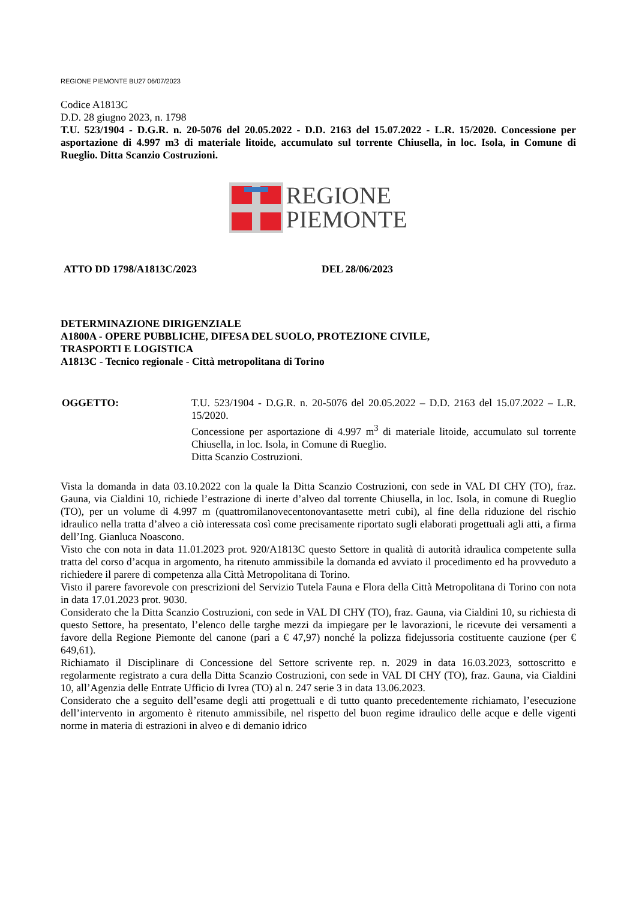REGIONE PIEMONTE BU27 06/07/2023
Codice A1813C
D.D. 28 giugno 2023, n. 1798
T.U. 523/1904 - D.G.R. n. 20-5076 del 20.05.2022 - D.D. 2163 del 15.07.2022 - L.R. 15/2020. Concessione per asportazione di 4.997 m3 di materiale litoide, accumulato sul torrente Chiusella, in loc. Isola, in Comune di Rueglio. Ditta Scanzio Costruzioni.
REGIONE
PIEMONTE
ATTO DD 1798/A1813C/2023 DEL 28/06/2023
DETERMINAZIONE DIRIGENZIALE
A1800A - OPERE PUBBLICHE, DIFESA DEL SUOLO, PROTEZIONE CIVILE,
TRASPORTI E LOGISTICA
A1813C - Tecnico regionale - Città metropolitana di Torino
OGGETTO: T.U. 523/1904 - D.G.R. n. 20-5076 del 20.05.2022 – D.D. 2163 del 15.07.2022 – L.R. 15/2020.
Concessione per asportazione di 4.997 m<sup>3</sup> di materiale litoide, accumulato sul torrente Chiusella, in loc. Isola, in Comune di Rueglio.
Ditta Scanzio Costruzioni.
Vista la domanda in data 03.10.2022 con la quale la Ditta Scanzio Costruzioni, con sede in VAL DI CHY (TO), fraz. Gauna, via Cialdini 10, richiede l’estrazione di inerte d’alveo dal torrente Chiusella, in loc. Isola, in comune di Rueglio (TO), per un volume di 4.997 m (quattromilanovecentonovantasette metri cubi), al fine della riduzione del rischio idraulico nella tratta d’alveo a ciò interessata così come precisamente riportato sugli elaborati progettuali agli atti, a firma dell’Ing. Gianluca Noascono.
Visto che con nota in data 11.01.2023 prot. 920/A1813C questo Settore in qualità di autorità idraulica competente sulla tratta del corso d’acqua in argomento, ha ritenuto ammissibile la domanda ed avviato il procedimento ed ha provveduto a richiedere il parere di competenza alla Città Metropolitana di Torino.
Visto il parere favorevole con prescrizioni del Servizio Tutela Fauna e Flora della Città Metropolitana di Torino con nota in data 17.01.2023 prot. 9030.
Considerato che la Ditta Scanzio Costruzioni, con sede in VAL DI CHY (TO), fraz. Gauna, via Cialdini 10, su richiesta di questo Settore, ha presentato, l’elenco delle targhe mezzi da impiegare per le lavorazioni, le ricevute dei versamenti a favore della Regione Piemonte del canone (pari a € 47,97) nonché la polizza fidejussoria costituente cauzione (per € 649,61).
Richiamato il Disciplinare di Concessione del Settore scrivente rep. n. 2029 in data 16.03.2023, sottoscritto e regolarmente registrato a cura della Ditta Scanzio Costruzioni, con sede in VAL DI CHY (TO), fraz. Gauna, via Cialdini 10, all’Agenzia delle Entrate Ufficio di Ivrea (TO) al n. 247 serie 3 in data 13.06.2023.
Considerato che a seguito dell’esame degli atti progettuali e di tutto quanto precedentemente richiamato, l’esecuzione dell’intervento in argomento è ritenuto ammissibile, nel rispetto del buon regime idraulico delle acque e delle vigenti norme in materia di estrazioni in alveo e di demanio idrico